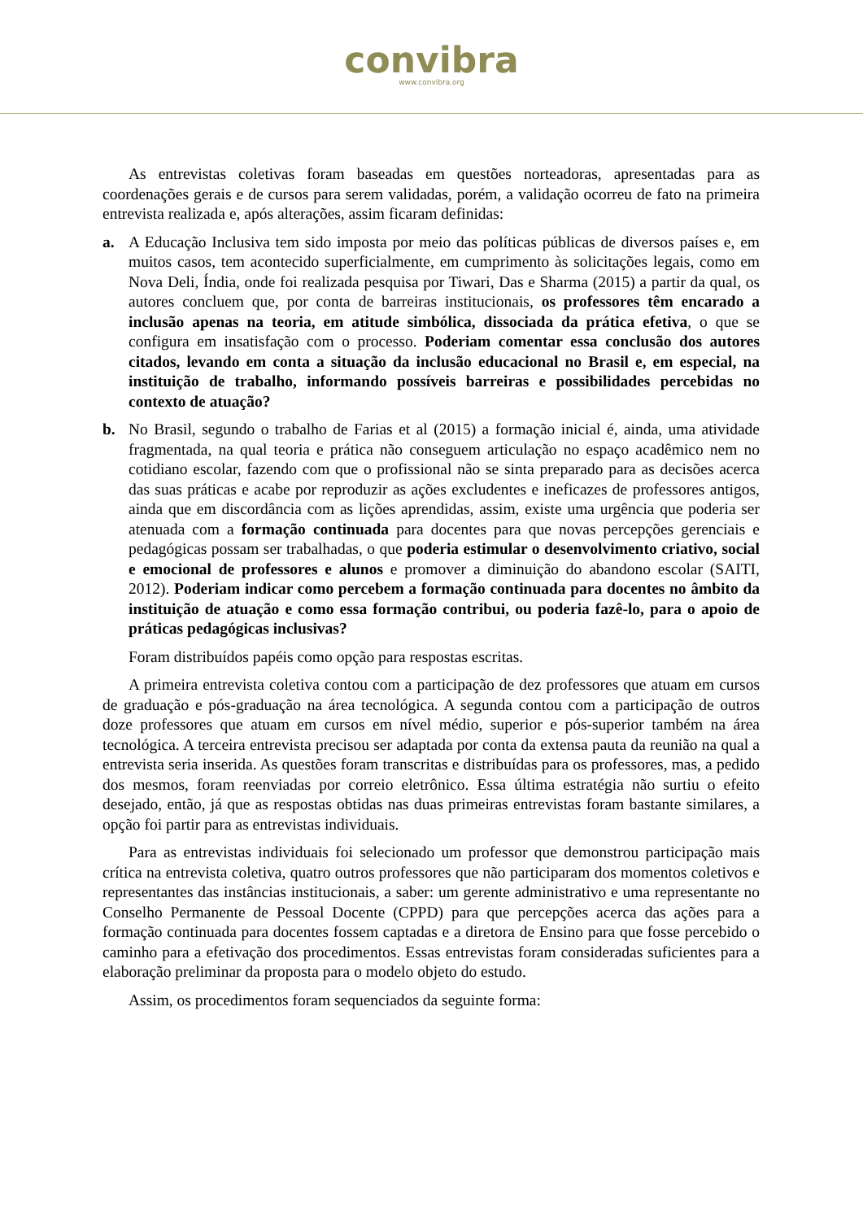convibra
www.convibra.org
As entrevistas coletivas foram baseadas em questões norteadoras, apresentadas para as coordenações gerais e de cursos para serem validadas, porém, a validação ocorreu de fato na primeira entrevista realizada e, após alterações, assim ficaram definidas:
a. A Educação Inclusiva tem sido imposta por meio das políticas públicas de diversos países e, em muitos casos, tem acontecido superficialmente, em cumprimento às solicitações legais, como em Nova Deli, Índia, onde foi realizada pesquisa por Tiwari, Das e Sharma (2015) a partir da qual, os autores concluem que, por conta de barreiras institucionais, os professores têm encarado a inclusão apenas na teoria, em atitude simbólica, dissociada da prática efetiva, o que se configura em insatisfação com o processo. Poderiam comentar essa conclusão dos autores citados, levando em conta a situação da inclusão educacional no Brasil e, em especial, na instituição de trabalho, informando possíveis barreiras e possibilidades percebidas no contexto de atuação?
b. No Brasil, segundo o trabalho de Farias et al (2015) a formação inicial é, ainda, uma atividade fragmentada, na qual teoria e prática não conseguem articulação no espaço acadêmico nem no cotidiano escolar, fazendo com que o profissional não se sinta preparado para as decisões acerca das suas práticas e acabe por reproduzir as ações excludentes e ineficazes de professores antigos, ainda que em discordância com as lições aprendidas, assim, existe uma urgência que poderia ser atenuada com a formação continuada para docentes para que novas percepções gerenciais e pedagógicas possam ser trabalhadas, o que poderia estimular o desenvolvimento criativo, social e emocional de professores e alunos e promover a diminuição do abandono escolar (SAITI, 2012). Poderiam indicar como percebem a formação continuada para docentes no âmbito da instituição de atuação e como essa formação contribui, ou poderia fazê-lo, para o apoio de práticas pedagógicas inclusivas?
Foram distribuídos papéis como opção para respostas escritas.
A primeira entrevista coletiva contou com a participação de dez professores que atuam em cursos de graduação e pós-graduação na área tecnológica. A segunda contou com a participação de outros doze professores que atuam em cursos em nível médio, superior e pós-superior também na área tecnológica. A terceira entrevista precisou ser adaptada por conta da extensa pauta da reunião na qual a entrevista seria inserida. As questões foram transcritas e distribuídas para os professores, mas, a pedido dos mesmos, foram reenviadas por correio eletrônico. Essa última estratégia não surtiu o efeito desejado, então, já que as respostas obtidas nas duas primeiras entrevistas foram bastante similares, a opção foi partir para as entrevistas individuais.
Para as entrevistas individuais foi selecionado um professor que demonstrou participação mais crítica na entrevista coletiva, quatro outros professores que não participaram dos momentos coletivos e representantes das instâncias institucionais, a saber: um gerente administrativo e uma representante no Conselho Permanente de Pessoal Docente (CPPD) para que percepções acerca das ações para a formação continuada para docentes fossem captadas e a diretora de Ensino para que fosse percebido o caminho para a efetivação dos procedimentos. Essas entrevistas foram consideradas suficientes para a elaboração preliminar da proposta para o modelo objeto do estudo.
Assim, os procedimentos foram sequenciados da seguinte forma: